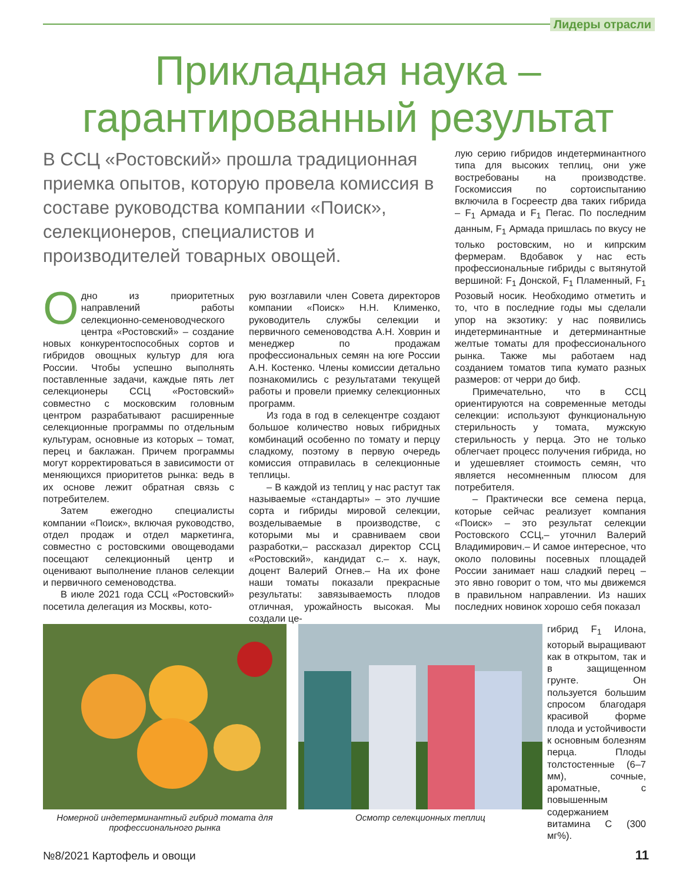Лидеры отрасли
Прикладная наука –
гарантированный результат
В ССЦ «Ростовский» прошла традиционная приемка опытов, которую провела комиссия в составе руководства компании «Поиск», селекционеров, специалистов и производителей товарных овощей.
Одно из приоритетных направлений работы селекционно-семеноводческого центра «Ростовский» – создание новых конкурентоспособных сортов и гибридов овощных культур для юга России. Чтобы успешно выполнять поставленные задачи, каждые пять лет селекционеры ССЦ «Ростовский» совместно с московским головным центром разрабатывают расширенные селекционные программы по отдельным культурам, основные из которых – томат, перец и баклажан. Причем программы могут корректироваться в зависимости от меняющихся приоритетов рынка: ведь в их основе лежит обратная связь с потребителем.
Затем ежегодно специалисты компании «Поиск», включая руководство, отдел продаж и отдел маркетинга, совместно с ростовскими овощеводами посещают селекционный центр и оценивают выполнение планов селекции и первичного семеноводства.
В июле 2021 года ССЦ «Ростовский» посетила делегация из Москвы, кото-
рую возглавили член Совета директоров компании «Поиск» Н.Н. Клименко, руководитель службы селекции и первичного семеноводства А.Н. Ховрин и менеджер по продажам профессиональных семян на юге России А.Н. Костенко. Члены комиссии детально познакомились с результатами текущей работы и провели приемку селекционных программ.
Из года в год в селекцентре создают большое количество новых гибридных комбинаций особенно по томату и перцу сладкому, поэтому в первую очередь комиссия отправилась в селекционные теплицы.
– В каждой из теплиц у нас растут так называемые «стандарты» – это лучшие сорта и гибриды мировой селекции, возделываемые в производстве, с которыми мы и сравниваем свои разработки,– рассказал директор ССЦ «Ростовский», кандидат с.– х. наук, доцент Валерий Огнев.– На их фоне наши томаты показали прекрасные результаты: завязываемость плодов отличная, урожайность высокая. Мы создали це-
лую серию гибридов индетерминантного типа для высоких теплиц, они уже востребованы на производстве. Госкомиссия по сортоиспытанию включила в Госреестр два таких гибрида – F<sub>1</sub> Армада и F<sub>1</sub> Пегас. По последним данным, F<sub>1</sub> Армада пришлась по вкусу не только ростовским, но и кипрским фермерам. Вдобавок у нас есть профессиональные гибриды с вытянутой вершиной: F<sub>1</sub> Донской, F<sub>1</sub> Пламенный, F<sub>1</sub> Розовый носик. Необходимо отметить и то, что в последние годы мы сделали упор на экзотику: у нас появились индетерминантные и детерминантные желтые томаты для профессионального рынка. Также мы работаем над созданием томатов типа кумато разных размеров: от черри до биф.
Примечательно, что в ССЦ ориентируются на современные методы селекции: используют функциональную стерильность у томата, мужскую стерильность у перца. Это не только облегчает процесс получения гибрида, но и удешевляет стоимость семян, что является несомненным плюсом для потребителя.
– Практически все семена перца, которые сейчас реализует компания «Поиск» – это результат селекции Ростовского ССЦ,– уточнил Валерий Владимирович.– И самое интересное, что около половины посевных площадей России занимает наш сладкий перец – это явно говорит о том, что мы движемся в правильном направлении. Из наших последних новинок хорошо себя показал
гибрид F<sub>1</sub> Илона, который выращивают как в открытом, так и в защищенном грунте. Он пользуется большим спросом благодаря красивой форме плода и устойчивости к основным болезням перца. Плоды толстостенные (6–7 мм), сочные, ароматные, с повышенным содержанием витамина С (300 мг%).
Номерной индетерминантный гибрид томата для профессионального рынка
Осмотр селекционных теплиц
№8/2021 Картофель и овощи 11